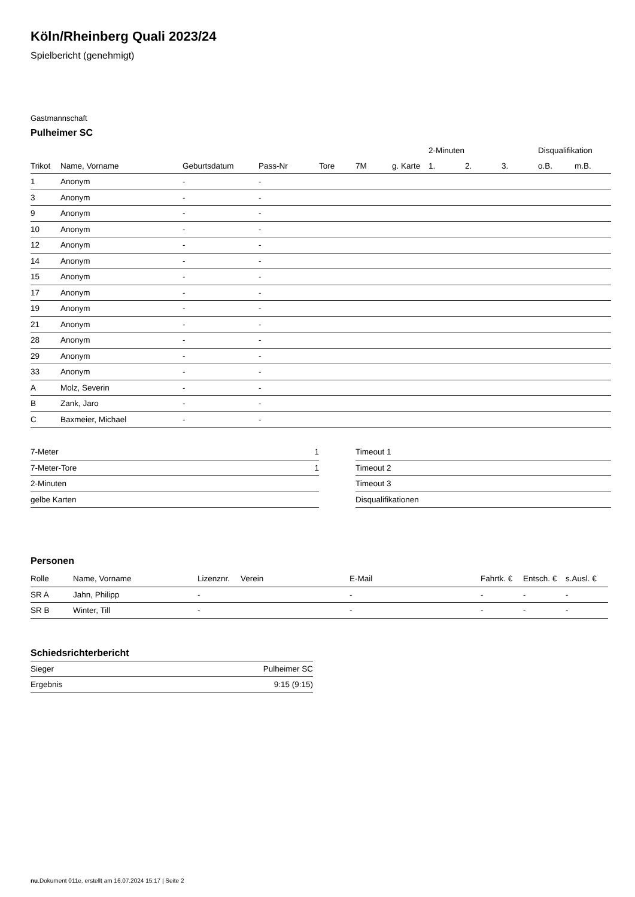Köln/Rheinberg Quali 2023/24
Spielbericht (genehmigt)
Gastmannschaft
Pulheimer SC
| | | | | | | | 2-Minuten | | | Disqualifikation | |
| --- | --- | --- | --- | --- | --- | --- | --- | --- | --- | --- | --- |
| Trikot | Name, Vorname | Geburtsdatum | Pass-Nr | Tore | 7M | g. Karte | 1. | 2. | 3. | o.B. | m.B. |
| 1 | Anonym | - | - | | | | | | | | |
| 3 | Anonym | - | - | | | | | | | | |
| 9 | Anonym | - | - | | | | | | | | |
| 10 | Anonym | - | - | | | | | | | | |
| 12 | Anonym | - | - | | | | | | | | |
| 14 | Anonym | - | - | | | | | | | | |
| 15 | Anonym | - | - | | | | | | | | |
| 17 | Anonym | - | - | | | | | | | | |
| 19 | Anonym | - | - | | | | | | | | |
| 21 | Anonym | - | - | | | | | | | | |
| 28 | Anonym | - | - | | | | | | | | |
| 29 | Anonym | - | - | | | | | | | | |
| 33 | Anonym | - | - | | | | | | | | |
| A | Molz, Severin | - | - | | | | | | | | |
| B | Zank, Jaro | - | - | | | | | | | | |
| C | Baxmeier, Michael | - | - | | | | | | | | |
| 7-Meter | 1 |
| 7-Meter-Tore | 1 |
| 2-Minuten | |
| gelbe Karten | |
| Timeout 1 |
| Timeout 2 |
| Timeout 3 |
| Disqualifikationen |
Personen
| Rolle | Name, Vorname | Lizenznr. | Verein | E-Mail | Fahrtk. € | Entsch. € | s.Ausl. € |
| --- | --- | --- | --- | --- | --- | --- | --- |
| SR A | Jahn, Philipp | - | | - | - | - | - |
| SR B | Winter, Till | - | | - | - | - | - |
Schiedsrichterbericht
| Sieger | Pulheimer SC |
| Ergebnis | 9:15 (9:15) |
nu.Dokument 011e, erstellt am 16.07.2024 15:17 | Seite 2